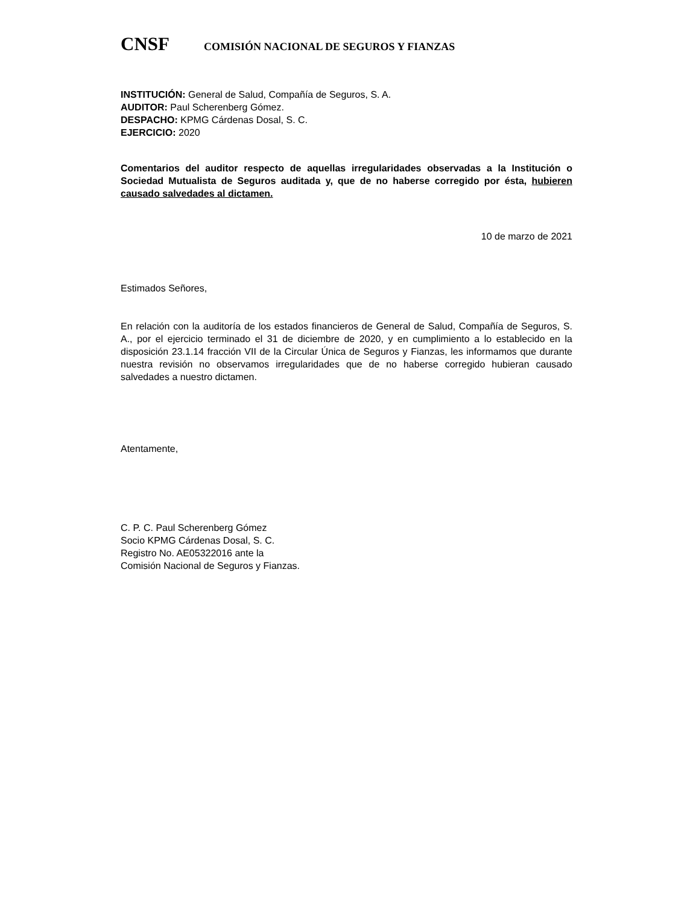CNSF
COMISIÓN NACIONAL DE SEGUROS Y FIANZAS
INSTITUCIÓN: General de Salud, Compañía de Seguros, S. A.
AUDITOR: Paul Scherenberg Gómez.
DESPACHO: KPMG Cárdenas Dosal, S. C.
EJERCICIO: 2020
Comentarios del auditor respecto de aquellas irregularidades observadas a la Institución o Sociedad Mutualista de Seguros auditada y, que de no haberse corregido por ésta, hubieren causado salvedades al dictamen.
10 de marzo de 2021
Estimados Señores,
En relación con la auditoría de los estados financieros de General de Salud, Compañía de Seguros, S. A., por el ejercicio terminado el 31 de diciembre de 2020, y en cumplimiento a lo establecido en la disposición 23.1.14 fracción VII de la Circular Única de Seguros y Fianzas, les informamos que durante nuestra revisión no observamos irregularidades que de no haberse corregido hubieran causado salvedades a nuestro dictamen.
Atentamente,
C. P. C. Paul Scherenberg Gómez
Socio KPMG Cárdenas Dosal, S. C.
Registro No. AE05322016 ante la
Comisión Nacional de Seguros y Fianzas.